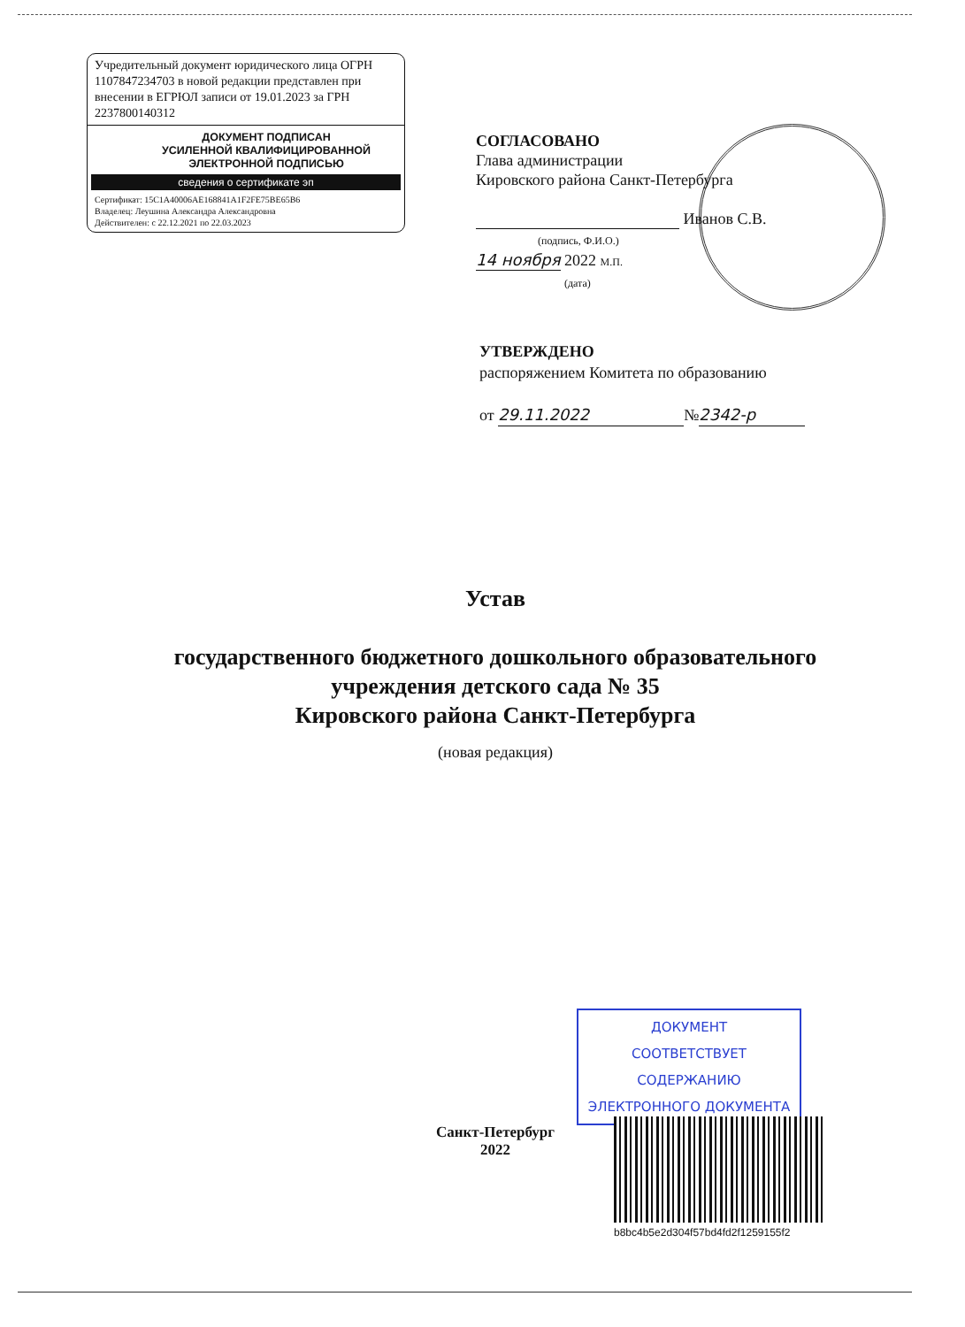Учредительный документ юридического лица ОГРН 1107847234703 в новой редакции представлен при внесении в ЕГРЮЛ записи от 19.01.2023 за ГРН 2237800140312
ДОКУМЕНТ ПОДПИСАН
УСИЛЕННОЙ КВАЛИФИЦИРОВАННОЙ
ЭЛЕКТРОННОЙ ПОДПИСЬЮ
сведения о сертификате эп
Сертификат: 15C1A40006AE168841A1F2FE75BE65B6
Владелец: Леушина Александра Александровна
Действителен: с 22.12.2021 по 22.03.2023
СОГЛАСОВАНО
Глава администрации
Кировского района Санкт-Петербурга
Иванов С.В.
(подпись, Ф.И.О.)
14 ноября 2022 М.П.
(дата)
УТВЕРЖДЕНО
распоряжением Комитета по образованию
от 29.11.2022 № 2342-р
Устав
государственного бюджетного дошкольного образовательного учреждения детского сада № 35
Кировского района Санкт-Петербурга
(новая редакция)
ДОКУМЕНТ
СООТВЕТСТВУЕТ СОДЕРЖАНИЮ
ЭЛЕКТРОННОГО ДОКУМЕНТА
Санкт-Петербург
2022
b8bc4b5e2d304f57bd4fd2f1259155f2